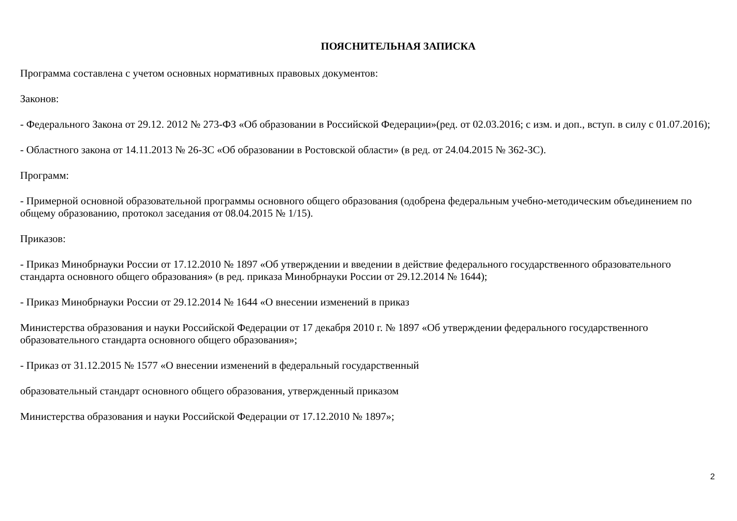ПОЯСНИТЕЛЬНАЯ ЗАПИСКА
Программа составлена с учетом основных нормативных правовых документов:
Законов:
- Федерального Закона от 29.12. 2012 № 273-ФЗ «Об образовании в Российской Федерации»(ред. от 02.03.2016; с изм. и доп., вступ. в силу с 01.07.2016);
- Областного закона от 14.11.2013 № 26-ЗС «Об образовании в Ростовской области» (в ред. от 24.04.2015 № 362-ЗС).
Программ:
- Примерной основной образовательной программы основного общего образования (одобрена федеральным учебно-методическим объединением по общему образованию, протокол заседания от 08.04.2015 № 1/15).
Приказов:
- Приказ Минобрнауки России от 17.12.2010 № 1897 «Об утверждении и введении в действие федерального государственного образовательного стандарта основного общего образования» (в ред. приказа Минобрнауки России от 29.12.2014 № 1644);
- Приказ Минобрнауки России от 29.12.2014 № 1644 «О внесении изменений в приказ
Министерства образования и науки Российской Федерации от 17 декабря 2010 г. № 1897 «Об утверждении федерального государственного образовательного стандарта основного общего образования»;
- Приказ от 31.12.2015 № 1577 «О внесении изменений в федеральный государственный
образовательный стандарт основного общего образования, утвержденный приказом
Министерства образования и науки Российской Федерации от 17.12.2010 № 1897»;
2